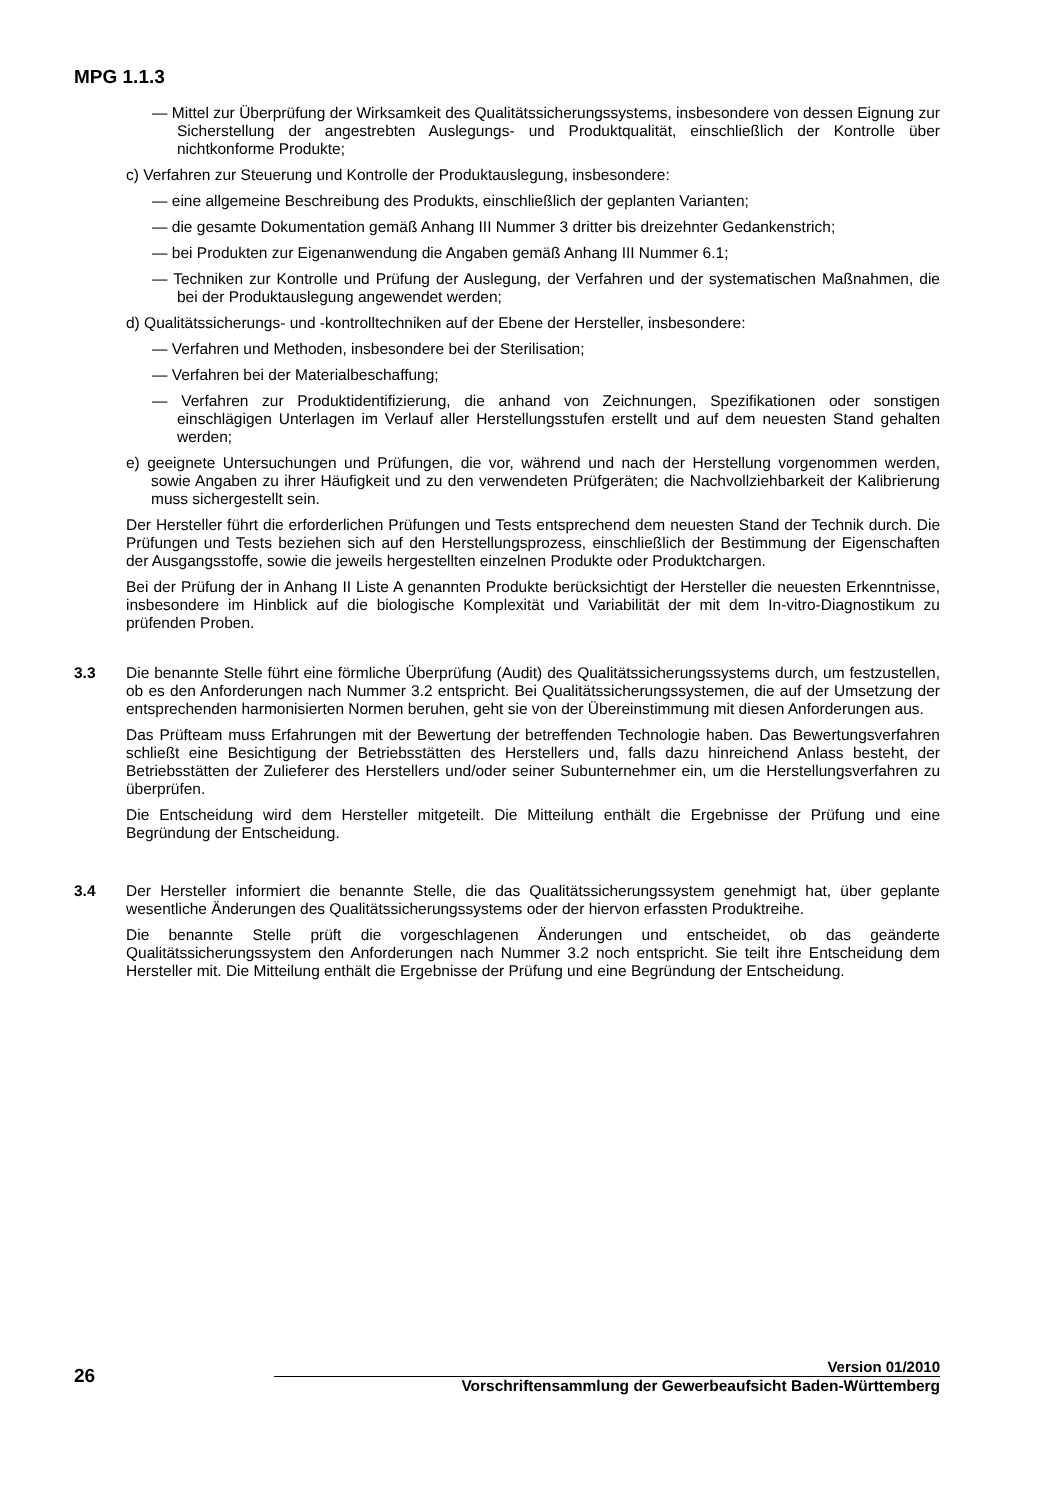MPG 1.1.3
— Mittel zur Überprüfung der Wirksamkeit des Qualitätssicherungssystems, insbesondere von dessen Eignung zur Sicherstellung der angestrebten Auslegungs- und Produktqualität, einschließlich der Kontrolle über nichtkonforme Produkte;
c) Verfahren zur Steuerung und Kontrolle der Produktauslegung, insbesondere:
— eine allgemeine Beschreibung des Produkts, einschließlich der geplanten Varianten;
— die gesamte Dokumentation gemäß Anhang III Nummer 3 dritter bis dreizehnter Gedankenstrich;
— bei Produkten zur Eigenanwendung die Angaben gemäß Anhang III Nummer 6.1;
— Techniken zur Kontrolle und Prüfung der Auslegung, der Verfahren und der systematischen Maßnahmen, die bei der Produktauslegung angewendet werden;
d) Qualitätssicherungs- und -kontrolltechniken auf der Ebene der Hersteller, insbesondere:
— Verfahren und Methoden, insbesondere bei der Sterilisation;
— Verfahren bei der Materialbeschaffung;
— Verfahren zur Produktidentifizierung, die anhand von Zeichnungen, Spezifikationen oder sonstigen einschlägigen Unterlagen im Verlauf aller Herstellungsstufen erstellt und auf dem neuesten Stand gehalten werden;
e) geeignete Untersuchungen und Prüfungen, die vor, während und nach der Herstellung vorgenommen werden, sowie Angaben zu ihrer Häufigkeit und zu den verwendeten Prüfgeräten; die Nachvollziehbarkeit der Kalibrierung muss sichergestellt sein.
Der Hersteller führt die erforderlichen Prüfungen und Tests entsprechend dem neuesten Stand der Technik durch. Die Prüfungen und Tests beziehen sich auf den Herstellungsprozess, einschließlich der Bestimmung der Eigenschaften der Ausgangsstoffe, sowie die jeweils hergestellten einzelnen Produkte oder Produktchargen.
Bei der Prüfung der in Anhang II Liste A genannten Produkte berücksichtigt der Hersteller die neuesten Erkenntnisse, insbesondere im Hinblick auf die biologische Komplexität und Variabilität der mit dem In-vitro-Diagnostikum zu prüfenden Proben.
3.3 Die benannte Stelle führt eine förmliche Überprüfung (Audit) des Qualitätssicherungssystems durch, um festzustellen, ob es den Anforderungen nach Nummer 3.2 entspricht. Bei Qualitätssicherungssystemen, die auf der Umsetzung der entsprechenden harmonisierten Normen beruhen, geht sie von der Übereinstimmung mit diesen Anforderungen aus.
Das Prüfteam muss Erfahrungen mit der Bewertung der betreffenden Technologie haben. Das Bewertungsverfahren schließt eine Besichtigung der Betriebsstätten des Herstellers und, falls dazu hinreichend Anlass besteht, der Betriebsstätten der Zulieferer des Herstellers und/oder seiner Subunternehmer ein, um die Herstellungsverfahren zu überprüfen.
Die Entscheidung wird dem Hersteller mitgeteilt. Die Mitteilung enthält die Ergebnisse der Prüfung und eine Begründung der Entscheidung.
3.4 Der Hersteller informiert die benannte Stelle, die das Qualitätssicherungssystem genehmigt hat, über geplante wesentliche Änderungen des Qualitätssicherungssystems oder der hiervon erfassten Produktreihe.
Die benannte Stelle prüft die vorgeschlagenen Änderungen und entscheidet, ob das geänderte Qualitätssicherungssystem den Anforderungen nach Nummer 3.2 noch entspricht. Sie teilt ihre Entscheidung dem Hersteller mit. Die Mitteilung enthält die Ergebnisse der Prüfung und eine Begründung der Entscheidung.
Version 01/2010
26 Vorschriftensammlung der Gewerbeaufsicht Baden-Württemberg